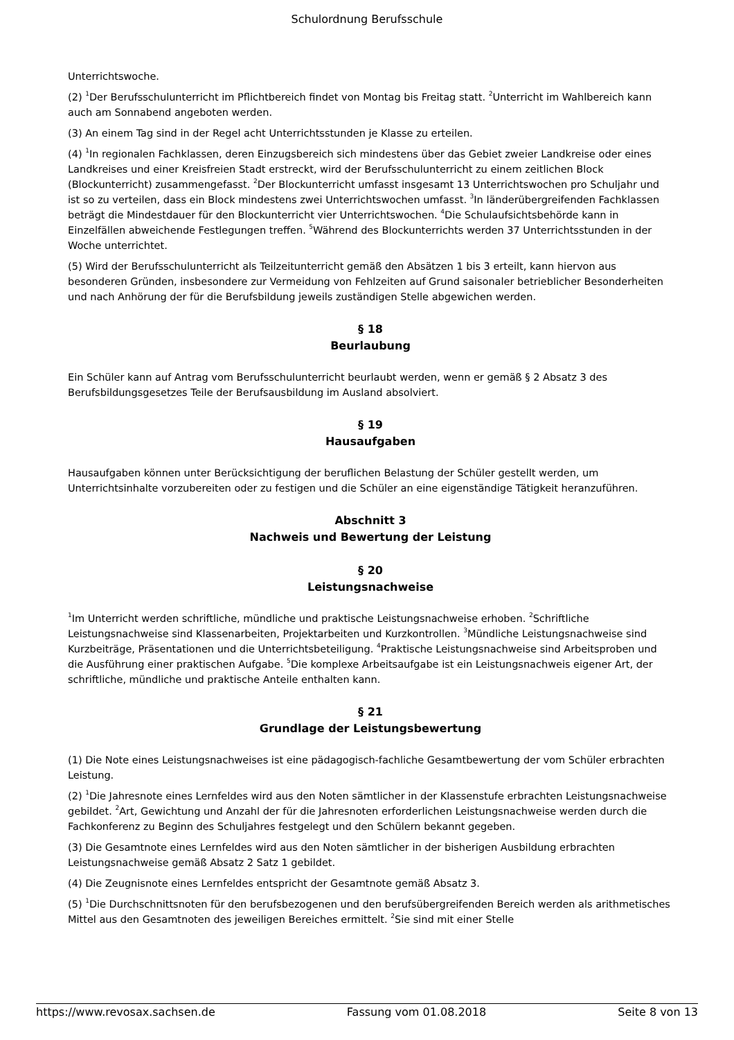Schulordnung Berufsschule
Unterrichtswoche.
(2) <sup>1</sup>Der Berufsschulunterricht im Pflichtbereich findet von Montag bis Freitag statt. <sup>2</sup>Unterricht im Wahlbereich kann auch am Sonnabend angeboten werden.
(3) An einem Tag sind in der Regel acht Unterrichtsstunden je Klasse zu erteilen.
(4) <sup>1</sup>In regionalen Fachklassen, deren Einzugsbereich sich mindestens über das Gebiet zweier Landkreise oder eines Landkreises und einer Kreisfreien Stadt erstreckt, wird der Berufsschulunterricht zu einem zeitlichen Block (Blockunterricht) zusammengefasst. <sup>2</sup>Der Blockunterricht umfasst insgesamt 13 Unterrichtswochen pro Schuljahr und ist so zu verteilen, dass ein Block mindestens zwei Unterrichtswochen umfasst. <sup>3</sup>In länderübergreifenden Fachklassen beträgt die Mindestdauer für den Blockunterricht vier Unterrichtswochen. <sup>4</sup>Die Schulaufsichtsbehörde kann in Einzelfällen abweichende Festlegungen treffen. <sup>5</sup>Während des Blockunterrichts werden 37 Unterrichtsstunden in der Woche unterrichtet.
(5) Wird der Berufsschulunterricht als Teilzeitunterricht gemäß den Absätzen 1 bis 3 erteilt, kann hiervon aus besonderen Gründen, insbesondere zur Vermeidung von Fehlzeiten auf Grund saisonaler betrieblicher Besonderheiten und nach Anhörung der für die Berufsbildung jeweils zuständigen Stelle abgewichen werden.
§ 18
Beurlaubung
Ein Schüler kann auf Antrag vom Berufsschulunterricht beurlaubt werden, wenn er gemäß § 2 Absatz 3 des Berufsbildungsgesetzes Teile der Berufsausbildung im Ausland absolviert.
§ 19
Hausaufgaben
Hausaufgaben können unter Berücksichtigung der beruflichen Belastung der Schüler gestellt werden, um Unterrichtsinhalte vorzubereiten oder zu festigen und die Schüler an eine eigenständige Tätigkeit heranzuführen.
Abschnitt 3
Nachweis und Bewertung der Leistung
§ 20
Leistungsnachweise
<sup>1</sup> Im Unterricht werden schriftliche, mündliche und praktische Leistungsnachweise erhoben. <sup>2</sup>Schriftliche Leistungsnachweise sind Klassenarbeiten, Projektarbeiten und Kurzkontrollen. <sup>3</sup>Mündliche Leistungsnachweise sind Kurzbeiträge, Präsentationen und die Unterrichtsbeteiligung. <sup>4</sup>Praktische Leistungsnachweise sind Arbeitsproben und die Ausführung einer praktischen Aufgabe. <sup>5</sup>Die komplexe Arbeitsaufgabe ist ein Leistungsnachweis eigener Art, der schriftliche, mündliche und praktische Anteile enthalten kann.
§ 21
Grundlage der Leistungsbewertung
(1) Die Note eines Leistungsnachweises ist eine pädagogisch-fachliche Gesamtbewertung der vom Schüler erbrachten Leistung.
(2) <sup>1</sup>Die Jahresnote eines Lernfeldes wird aus den Noten sämtlicher in der Klassenstufe erbrachten Leistungsnachweise gebildet. <sup>2</sup>Art, Gewichtung und Anzahl der für die Jahresnoten erforderlichen Leistungsnachweise werden durch die Fachkonferenz zu Beginn des Schuljahres festgelegt und den Schülern bekannt gegeben.
(3) Die Gesamtnote eines Lernfeldes wird aus den Noten sämtlicher in der bisherigen Ausbildung erbrachten Leistungsnachweise gemäß Absatz 2 Satz 1 gebildet.
(4) Die Zeugnisnote eines Lernfeldes entspricht der Gesamtnote gemäß Absatz 3.
(5) <sup>1</sup>Die Durchschnittsnoten für den berufsbezogenen und den berufsübergreifenden Bereich werden als arithmetisches Mittel aus den Gesamtnoten des jeweiligen Bereiches ermittelt. <sup>2</sup>Sie sind mit einer Stelle
https://www.revosax.sachsen.de Fassung vom 01.08.2018 Seite 8 von 13